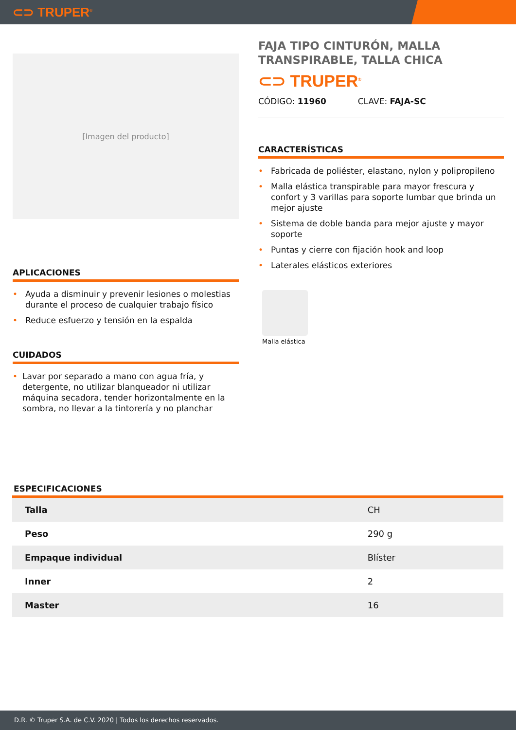⊂⊃ TRUPER<sup>®</sup>
[Imagen del producto]
APLICACIONES
• Ayuda a disminuir y prevenir lesiones o molestias durante el proceso de cualquier trabajo físico
• Reduce esfuerzo y tensión en la espalda
CUIDADOS
• Lavar por separado a mano con agua fría, y detergente, no utilizar blanqueador ni utilizar máquina secadora, tender horizontalmente en la sombra, no llevar a la tintorería y no planchar
FAJA TIPO CINTURÓN, MALLA TRANSPIRABLE, TALLA CHICA
⊂⊃ TRUPER<sup>®</sup>
CÓDIGO: 11960 CLAVE: FAJA-SC
CARACTERÍSTICAS
• Fabricada de poliéster, elastano, nylon y polipropileno
• Malla elástica transpirable para mayor frescura y confort y 3 varillas para soporte lumbar que brinda un mejor ajuste
• Sistema de doble banda para mejor ajuste y mayor soporte
• Puntas y cierre con fijación hook and loop
• Laterales elásticos exteriores
Malla elástica
ESPECIFICACIONES
| Talla | CH |
| Peso | 290 g |
| Empaque individual | Blíster |
| Inner | 2 |
| Master | 16 |
D.R. © Truper S.A. de C.V. 2020 | Todos los derechos reservados.